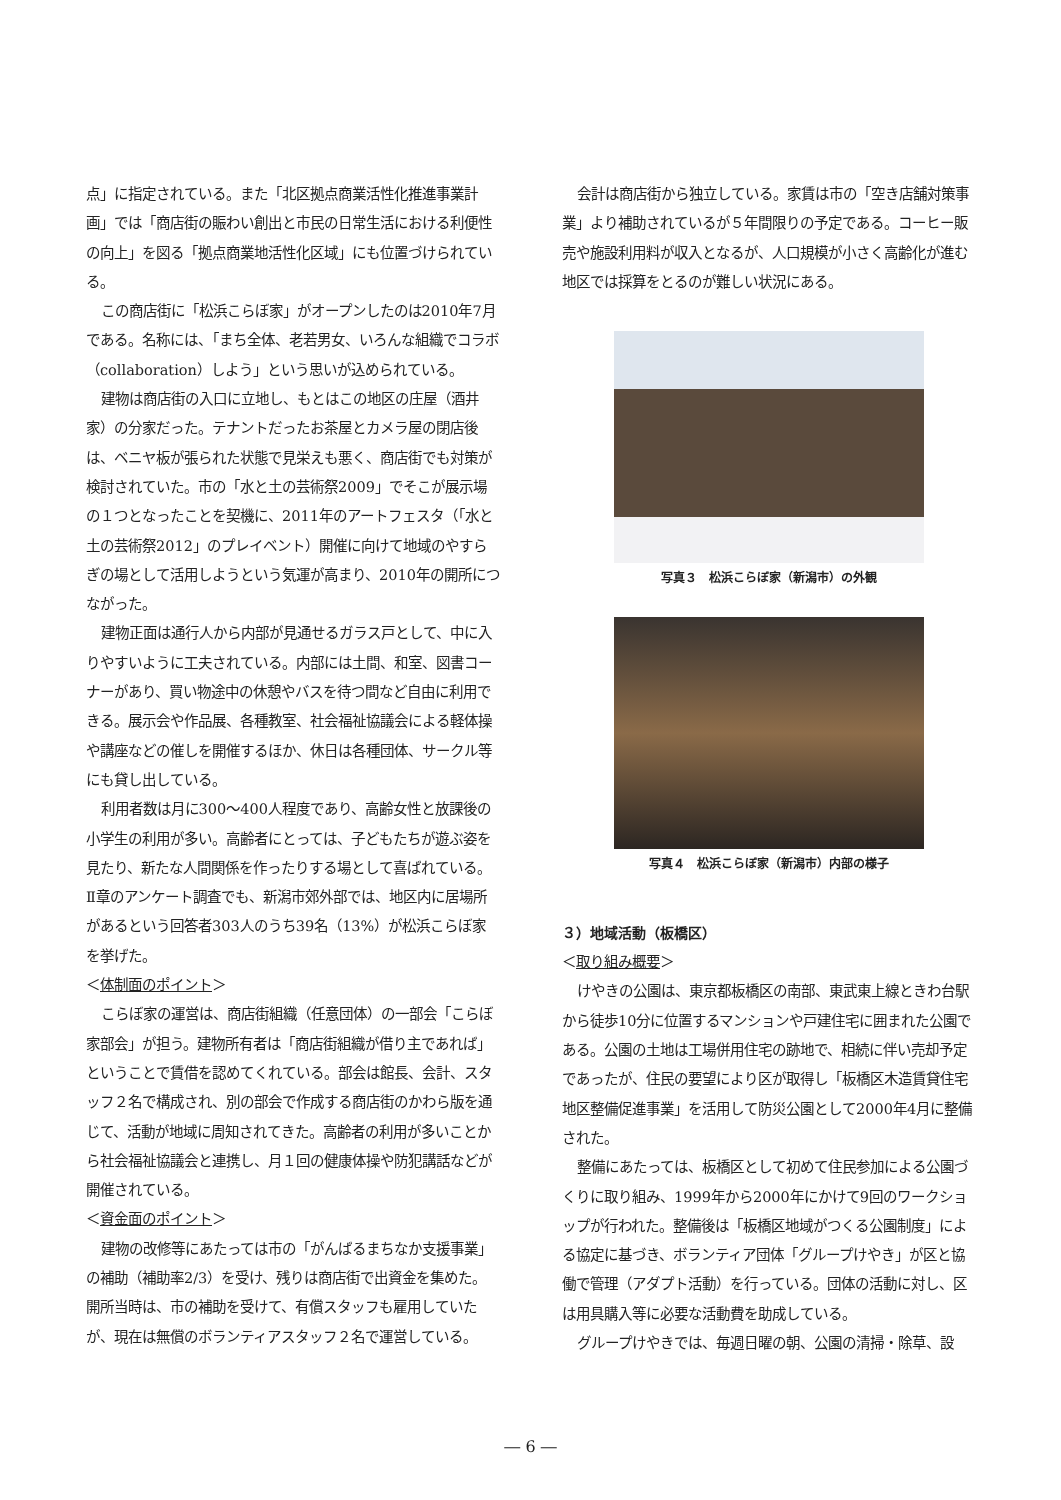点」に指定されている。また「北区拠点商業活性化推進事業計画」では「商店街の賑わい創出と市民の日常生活における利便性の向上」を図る「拠点商業地活性化区域」にも位置づけられている。
この商店街に「松浜こらぼ家」がオープンしたのは2010年7月である。名称には、「まち全体、老若男女、いろんな組織でコラボ（collaboration）しよう」という思いが込められている。
建物は商店街の入口に立地し、もとはこの地区の庄屋（酒井家）の分家だった。テナントだったお茶屋とカメラ屋の閉店後は、ベニヤ板が張られた状態で見栄えも悪く、商店街でも対策が検討されていた。市の「水と土の芸術祭2009」でそこが展示場の１つとなったことを契機に、2011年のアートフェスタ（「水と土の芸術祭2012」のプレイベント）開催に向けて地域のやすらぎの場として活用しようという気運が高まり、2010年の開所につながった。
建物正面は通行人から内部が見通せるガラス戸として、中に入りやすいように工夫されている。内部には土間、和室、図書コーナーがあり、買い物途中の休憩やバスを待つ間など自由に利用できる。展示会や作品展、各種教室、社会福祉協議会による軽体操や講座などの催しを開催するほか、休日は各種団体、サークル等にも貸し出している。
利用者数は月に300～400人程度であり、高齢女性と放課後の小学生の利用が多い。高齢者にとっては、子どもたちが遊ぶ姿を見たり、新たな人間関係を作ったりする場として喜ばれている。Ⅱ章のアンケート調査でも、新潟市郊外部では、地区内に居場所があるという回答者303人のうち39名（13%）が松浜こらぼ家を挙げた。
＜体制面のポイント＞
こらぼ家の運営は、商店街組織（任意団体）の一部会「こらぼ家部会」が担う。建物所有者は「商店街組織が借り主であれば」ということで賃借を認めてくれている。部会は館長、会計、スタッフ２名で構成され、別の部会で作成する商店街のかわら版を通じて、活動が地域に周知されてきた。高齢者の利用が多いことから社会福祉協議会と連携し、月１回の健康体操や防犯講話などが開催されている。
＜資金面のポイント＞
建物の改修等にあたっては市の「がんばるまちなか支援事業」の補助（補助率2/3）を受け、残りは商店街で出資金を集めた。開所当時は、市の補助を受けて、有償スタッフも雇用していたが、現在は無償のボランティアスタッフ２名で運営している。
会計は商店街から独立している。家賃は市の「空き店舗対策事業」より補助されているが５年間限りの予定である。コーヒー販売や施設利用料が収入となるが、人口規模が小さく高齢化が進む地区では採算をとるのが難しい状況にある。
写真３　松浜こらぼ家（新潟市）の外観
写真４　松浜こらぼ家（新潟市）内部の様子
３）地域活動（板橋区）
＜取り組み概要＞
けやきの公園は、東京都板橋区の南部、東武東上線ときわ台駅から徒歩10分に位置するマンションや戸建住宅に囲まれた公園である。公園の土地は工場併用住宅の跡地で、相続に伴い売却予定であったが、住民の要望により区が取得し「板橋区木造賃貸住宅地区整備促進事業」を活用して防災公園として2000年4月に整備された。
整備にあたっては、板橋区として初めて住民参加による公園づくりに取り組み、1999年から2000年にかけて9回のワークショップが行われた。整備後は「板橋区地域がつくる公園制度」による協定に基づき、ボランティア団体「グループけやき」が区と協働で管理（アダプト活動）を行っている。団体の活動に対し、区は用具購入等に必要な活動費を助成している。
グループけやきでは、毎週日曜の朝、公園の清掃・除草、設
― 6 ―